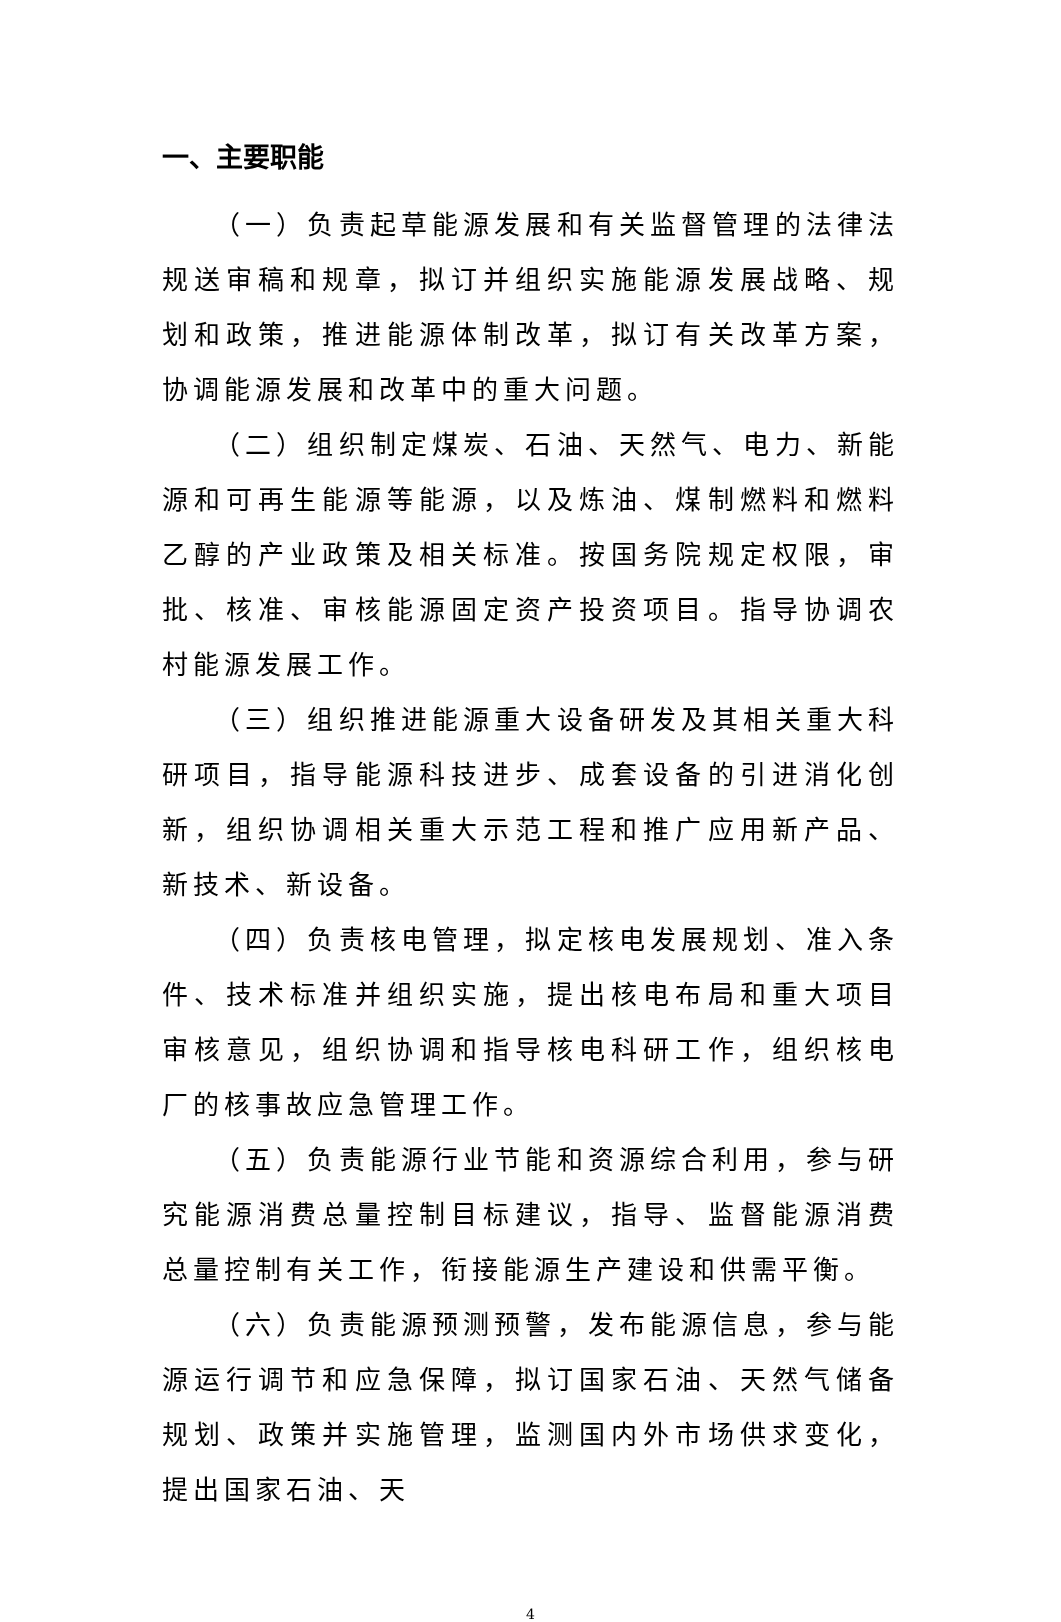一、主要职能
（一）负责起草能源发展和有关监督管理的法律法规送审稿和规章，拟订并组织实施能源发展战略、规划和政策，推进能源体制改革，拟订有关改革方案，协调能源发展和改革中的重大问题。
（二）组织制定煤炭、石油、天然气、电力、新能源和可再生能源等能源，以及炼油、煤制燃料和燃料乙醇的产业政策及相关标准。按国务院规定权限，审批、核准、审核能源固定资产投资项目。指导协调农村能源发展工作。
（三）组织推进能源重大设备研发及其相关重大科研项目，指导能源科技进步、成套设备的引进消化创新，组织协调相关重大示范工程和推广应用新产品、新技术、新设备。
（四）负责核电管理，拟定核电发展规划、准入条件、技术标准并组织实施，提出核电布局和重大项目审核意见，组织协调和指导核电科研工作，组织核电厂的核事故应急管理工作。
（五）负责能源行业节能和资源综合利用，参与研究能源消费总量控制目标建议，指导、监督能源消费总量控制有关工作，衔接能源生产建设和供需平衡。
（六）负责能源预测预警，发布能源信息，参与能源运行调节和应急保障，拟订国家石油、天然气储备规划、政策并实施管理，监测国内外市场供求变化，提出国家石油、天
4